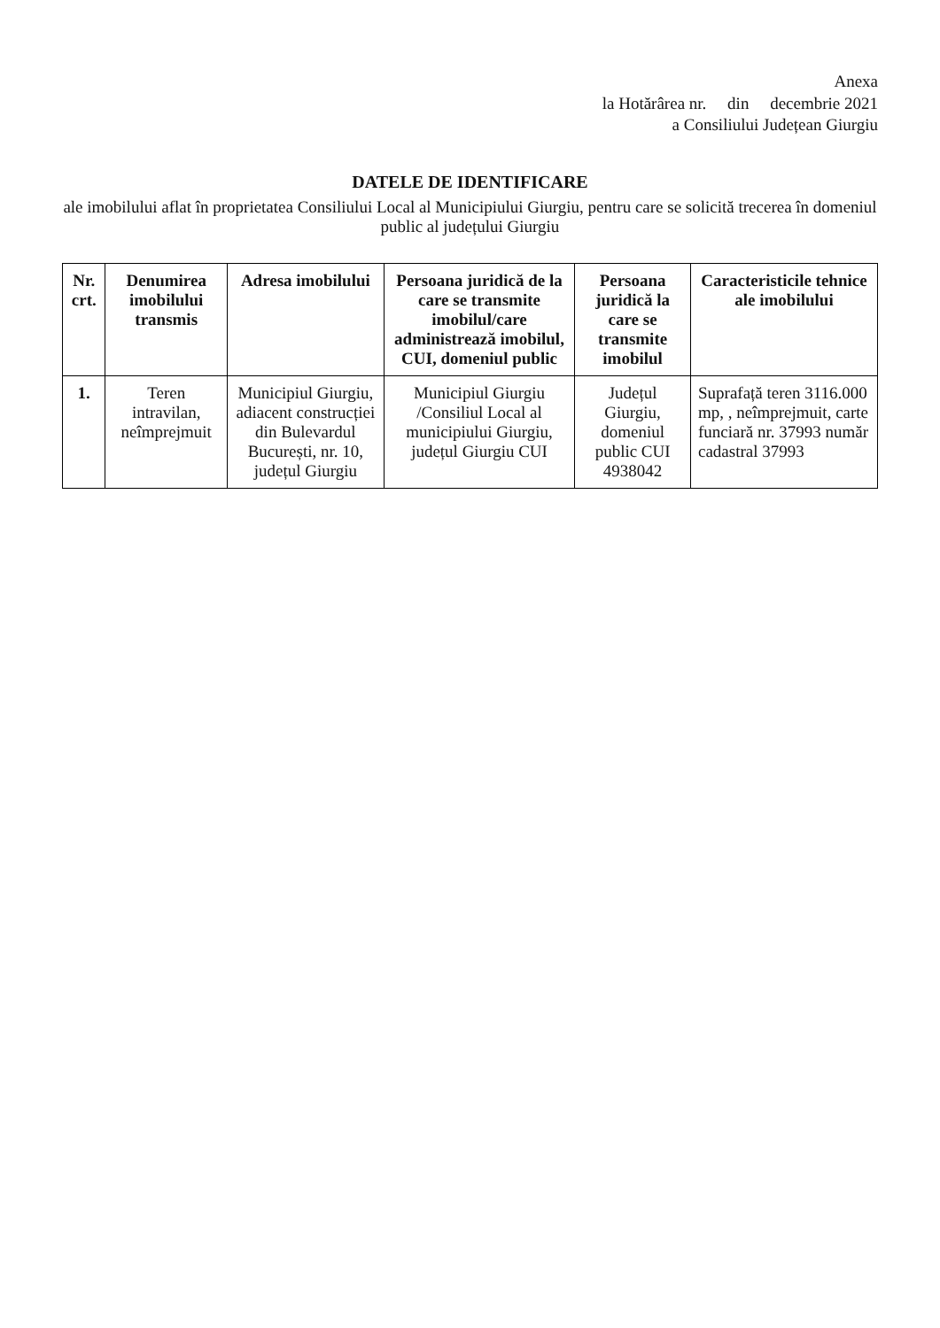Anexa
la Hotărârea nr. din decembrie 2021
a Consiliului Județean Giurgiu
DATELE DE IDENTIFICARE
ale imobilului aflat în proprietatea Consiliului Local al Municipiului Giurgiu, pentru care se solicită trecerea în domeniul public al județului Giurgiu
| Nr. crt. | Denumirea imobilului transmis | Adresa imobilului | Persoana juridică de la care se transmite imobilul/care administrează imobilul, CUI, domeniul public | Persoana juridică la care se transmite imobilul | Caracteristicile tehnice ale imobilului |
| --- | --- | --- | --- | --- | --- |
| 1. | Teren intravilan, neîmprejmuit | Municipiul Giurgiu, adiacent construcției din Bulevardul București, nr. 10, județul Giurgiu | Municipiul Giurgiu /Consiliul Local al municipiului Giurgiu, județul Giurgiu CUI | Județul Giurgiu, domeniul public CUI 4938042 | Suprafață teren 3116.000 mp, , neîmprejmuit, carte funciară nr. 37993 număr cadastral 37993 |